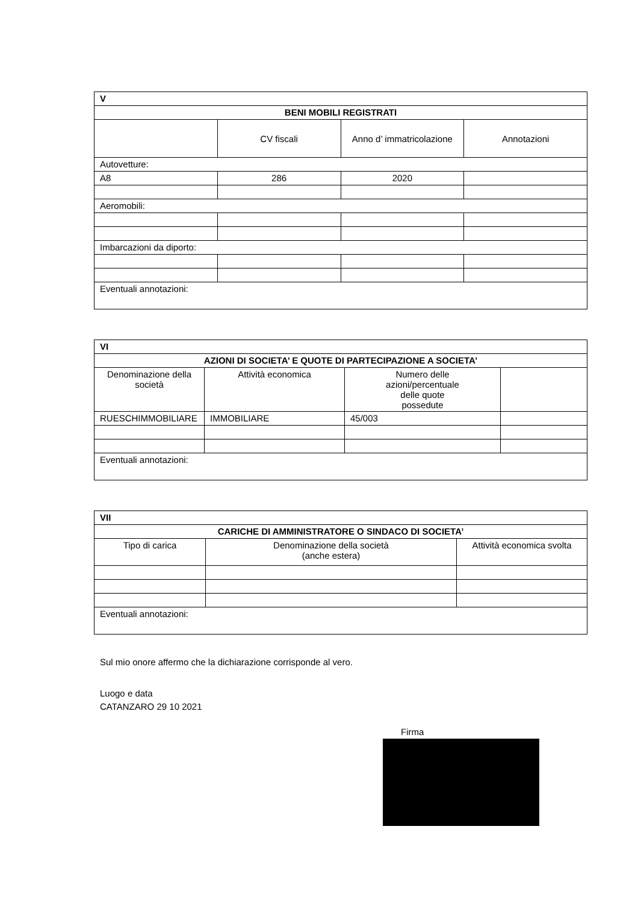| V | | | |
| BENI MOBILI REGISTRATI | | | |
| | CV fiscali | Anno d’ immatricolazione | Annotazioni |
| Autovetture: | | | |
| A8 | 286 | 2020 | |
| Aeromobili: | | | |
| Imbarcazioni da diporto: | | | |
| Eventuali annotazioni: | | | |
| VI | | | |
| AZIONI DI SOCIETA’ E QUOTE DI PARTECIPAZIONE A SOCIETA’ | | | |
| Denominazione della società | Attività economica | Numero delle azioni/percentuale delle quote possedute | |
| RUESCHIMMOBILIARE | IMMOBILIARE | 45/003 | |
| Eventuali annotazioni: | | | |
| VII | | |
| CARICHE DI AMMINISTRATORE O SINDACO DI SOCIETA’ | | |
| Tipo di carica | Denominazione della società (anche estera) | Attività economica svolta |
| Eventuali annotazioni: | | |
Sul mio onore affermo che la dichiarazione corrisponde al vero.
Luogo e data
CATANZARO 29 10 2021
Firma